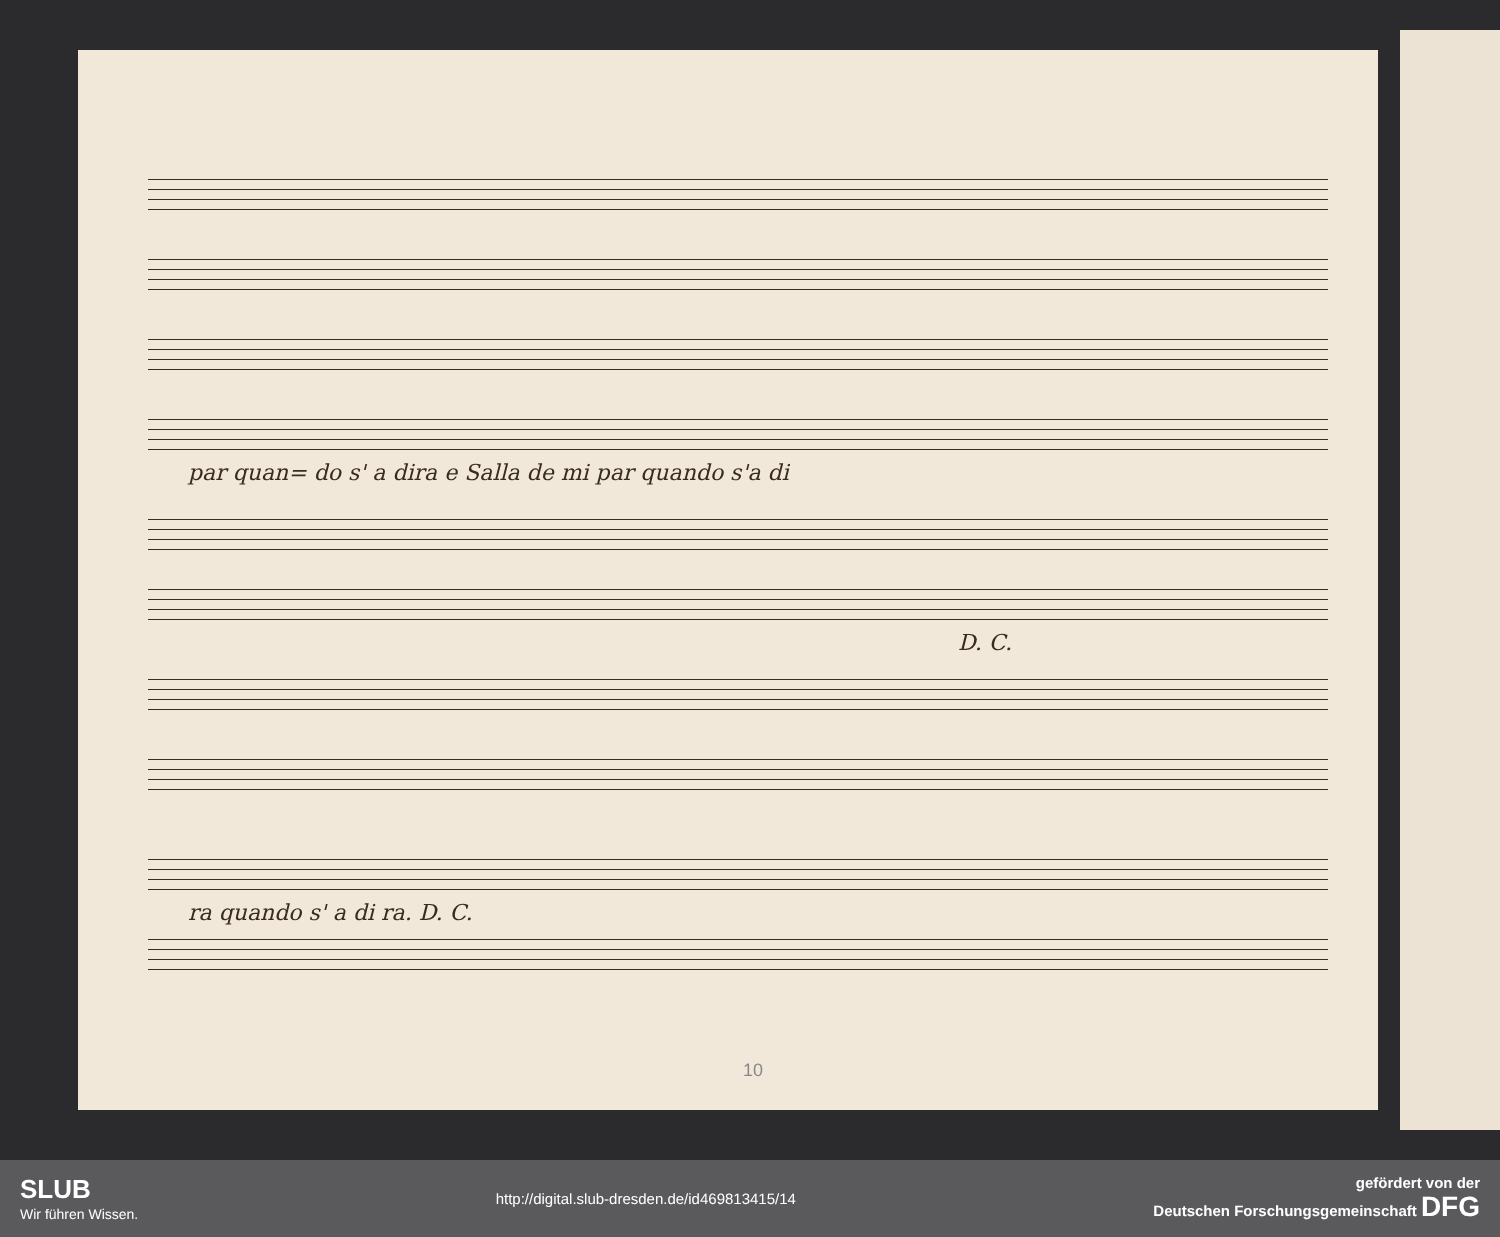par quan= do s' a dira e Salla de mi par quando s'a di
D. C.
ra quando s' a di ra. D. C.
10
SLUB
Wir führen Wissen.
http://digital.slub-dresden.de/id469813415/14
gefördert von der
Deutschen Forschungsgemeinschaft DFG